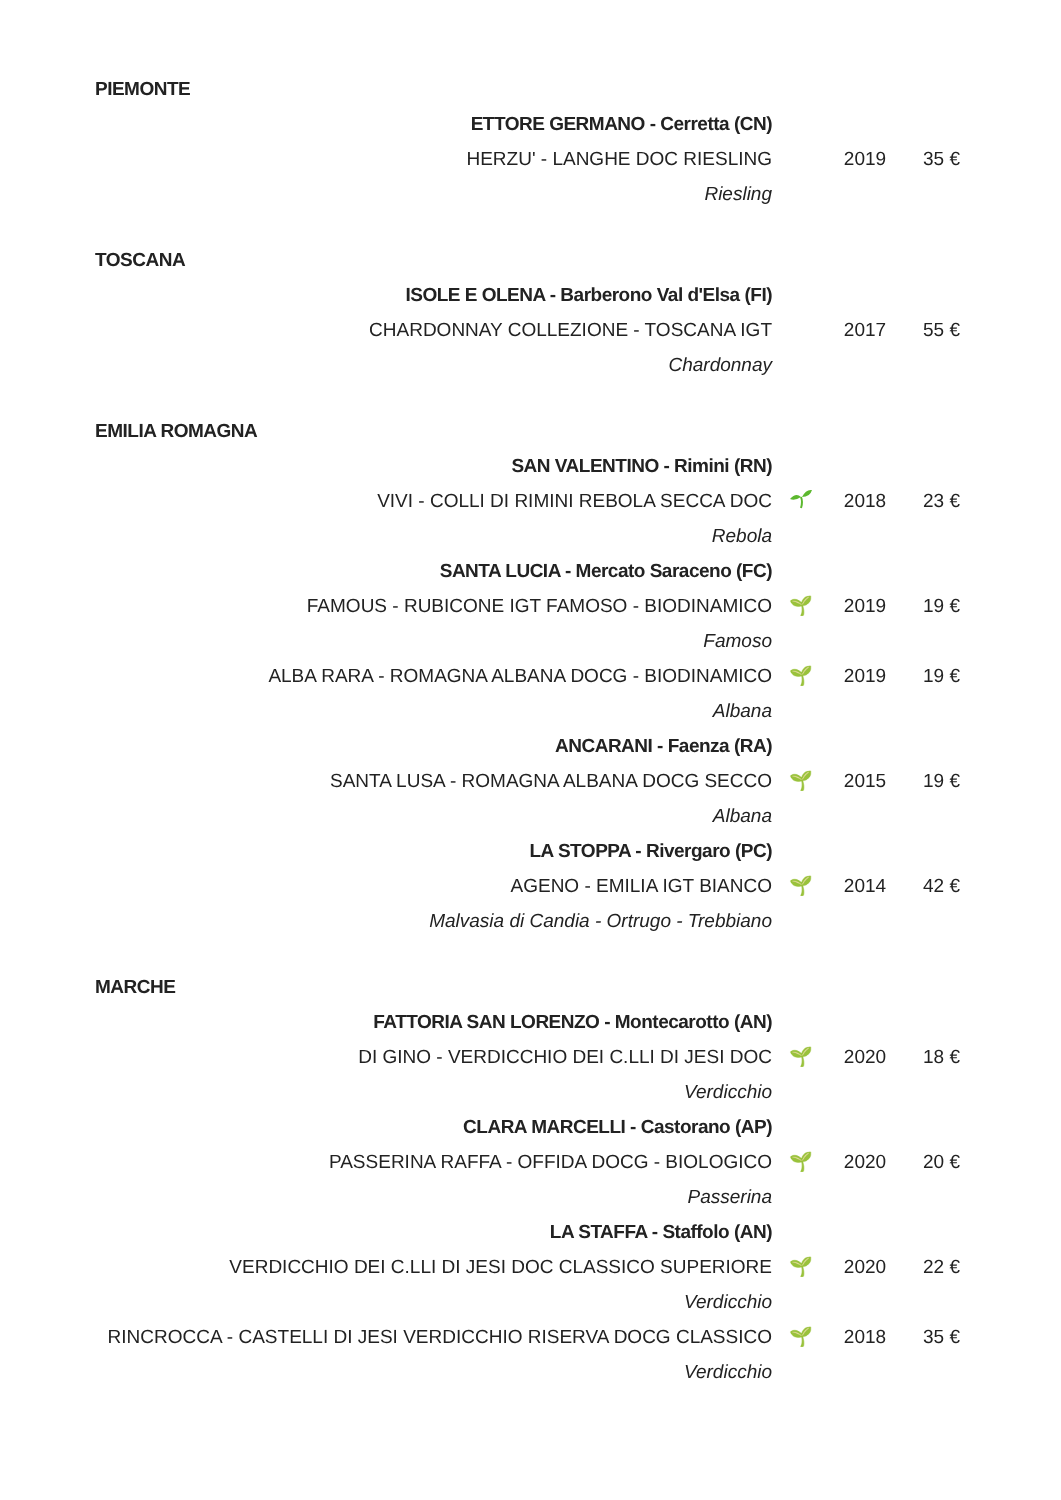PIEMONTE
| ETTORE GERMANO - Cerretta (CN) | | | |
| HERZU' - LANGHE DOC RIESLING | | 2019 | 35 € |
| Riesling | | | |
TOSCANA
| ISOLE E OLENA - Barberono Val d'Elsa (FI) | | | |
| CHARDONNAY COLLEZIONE - TOSCANA IGT | | 2017 | 55 € |
| Chardonnay | | | |
EMILIA ROMAGNA
| SAN VALENTINO - Rimini (RN) | | | |
| VIVI - COLLI DI RIMINI REBOLA SECCA DOC | | 2018 | 23 € |
| Rebola | | | |
| SANTA LUCIA - Mercato Saraceno (FC) | | | |
| FAMOUS - RUBICONE IGT FAMOSO - BIODINAMICO | 🌱 | 2019 | 19 € |
| Famoso | | | |
| ALBA RARA - ROMAGNA ALBANA DOCG - BIODINAMICO | 🌱 | 2019 | 19 € |
| Albana | | | |
| ANCARANI - Faenza (RA) | | | |
| SANTA LUSA - ROMAGNA ALBANA DOCG SECCO | 🌱 | 2015 | 19 € |
| Albana | | | |
| LA STOPPA - Rivergaro (PC) | | | |
| AGENO - EMILIA IGT BIANCO | 🌱 | 2014 | 42 € |
| Malvasia di Candia - Ortrugo - Trebbiano | | | |
MARCHE
| FATTORIA SAN LORENZO - Montecarotto (AN) | | | |
| DI GINO - VERDICCHIO DEI C.LLI DI JESI DOC | 🌱 | 2020 | 18 € |
| Verdicchio | | | |
| CLARA MARCELLI - Castorano (AP) | | | |
| PASSERINA RAFFA - OFFIDA DOCG - BIOLOGICO | 🌱 | 2020 | 20 € |
| Passerina | | | |
| LA STAFFA - Staffolo (AN) | | | |
| VERDICCHIO DEI C.LLI DI JESI DOC CLASSICO SUPERIORE | 🌱 | 2020 | 22 € |
| Verdicchio | | | |
| RINCROCCA - CASTELLI DI JESI VERDICCHIO RISERVA DOCG CLASSICO | 🌱 | 2018 | 35 € |
| Verdicchio | | | |